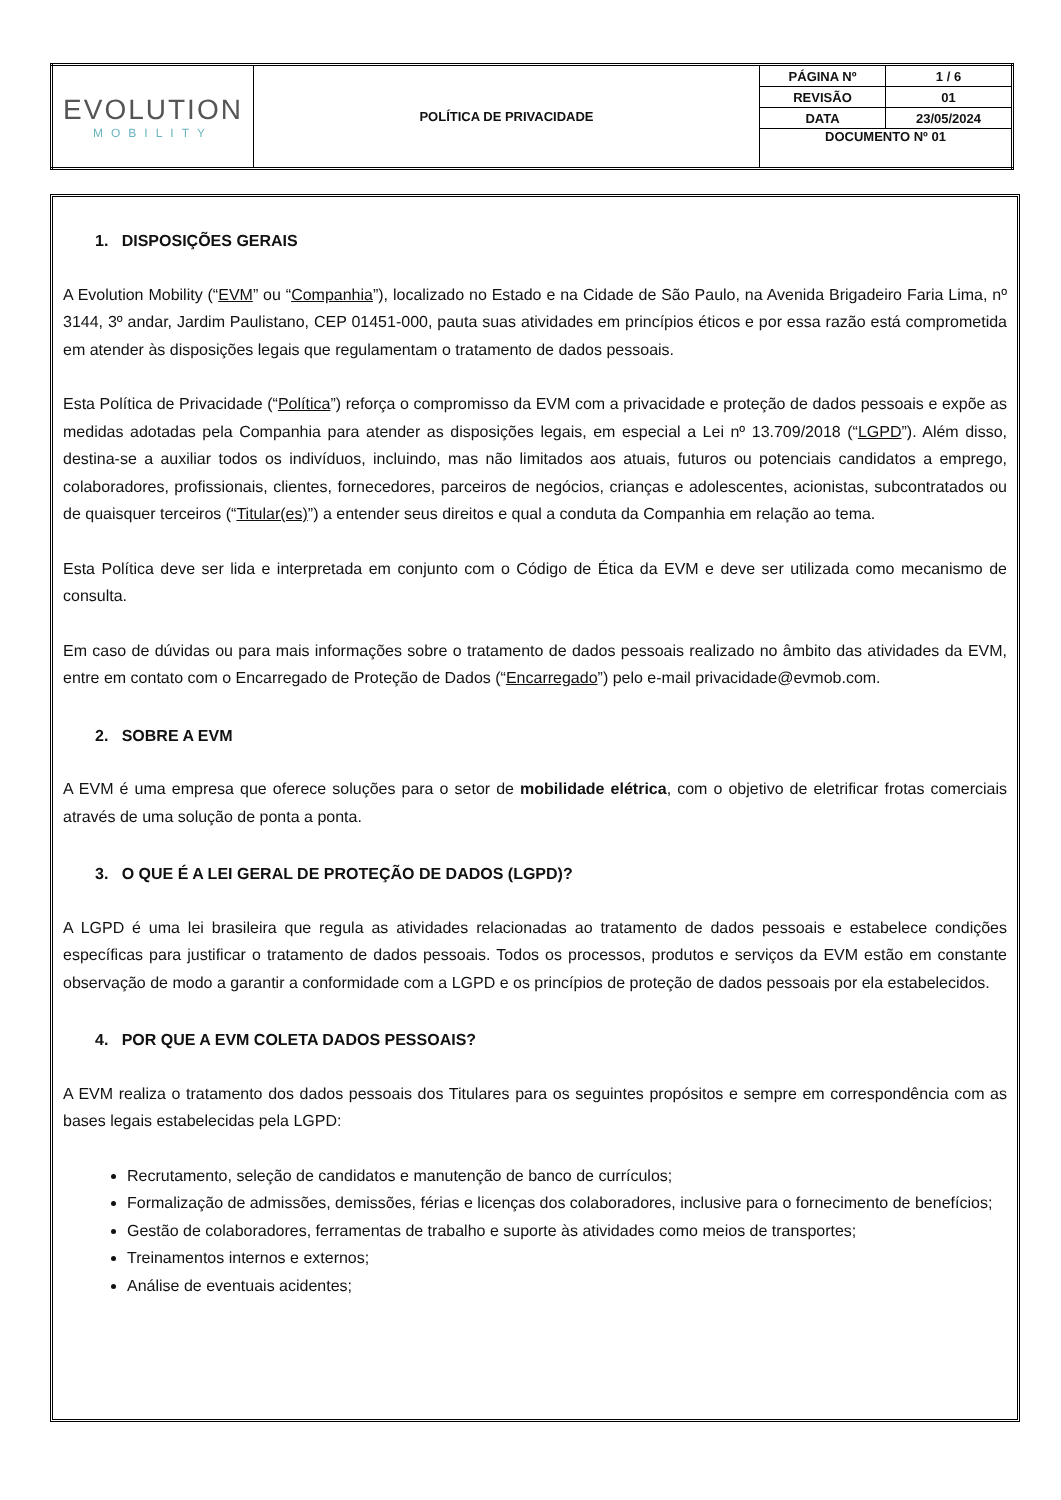| EVOLUTION MOBILITY | POLÍTICA DE PRIVACIDADE | PÁGINA Nº | 1 / 6 |
| | | REVISÃO | 01 |
| | | DATA | 23/05/2024 |
| | | DOCUMENTO Nº 01 | |
1. DISPOSIÇÕES GERAIS
A Evolution Mobility (“EVM” ou “Companhia”), localizado no Estado e na Cidade de São Paulo, na Avenida Brigadeiro Faria Lima, nº 3144, 3º andar, Jardim Paulistano, CEP 01451-000, pauta suas atividades em princípios éticos e por essa razão está comprometida em atender às disposições legais que regulamentam o tratamento de dados pessoais.
Esta Política de Privacidade (“Política”) reforça o compromisso da EVM com a privacidade e proteção de dados pessoais e expõe as medidas adotadas pela Companhia para atender as disposições legais, em especial a Lei nº 13.709/2018 (“LGPD”). Além disso, destina-se a auxiliar todos os indivíduos, incluindo, mas não limitados aos atuais, futuros ou potenciais candidatos a emprego, colaboradores, profissionais, clientes, fornecedores, parceiros de negócios, crianças e adolescentes, acionistas, subcontratados ou de quaisquer terceiros (“Titular(es)”) a entender seus direitos e qual a conduta da Companhia em relação ao tema.
Esta Política deve ser lida e interpretada em conjunto com o Código de Ética da EVM e deve ser utilizada como mecanismo de consulta.
Em caso de dúvidas ou para mais informações sobre o tratamento de dados pessoais realizado no âmbito das atividades da EVM, entre em contato com o Encarregado de Proteção de Dados (“Encarregado”) pelo e-mail privacidade@evmob.com.
2. SOBRE A EVM
A EVM é uma empresa que oferece soluções para o setor de mobilidade elétrica, com o objetivo de eletrificar frotas comerciais através de uma solução de ponta a ponta.
3. O QUE É A LEI GERAL DE PROTEÇÃO DE DADOS (LGPD)?
A LGPD é uma lei brasileira que regula as atividades relacionadas ao tratamento de dados pessoais e estabelece condições específicas para justificar o tratamento de dados pessoais. Todos os processos, produtos e serviços da EVM estão em constante observação de modo a garantir a conformidade com a LGPD e os princípios de proteção de dados pessoais por ela estabelecidos.
4. POR QUE A EVM COLETA DADOS PESSOAIS?
A EVM realiza o tratamento dos dados pessoais dos Titulares para os seguintes propósitos e sempre em correspondência com as bases legais estabelecidas pela LGPD:
Recrutamento, seleção de candidatos e manutenção de banco de currículos;
Formalização de admissões, demissões, férias e licenças dos colaboradores, inclusive para o fornecimento de benefícios;
Gestão de colaboradores, ferramentas de trabalho e suporte às atividades como meios de transportes;
Treinamentos internos e externos;
Análise de eventuais acidentes;